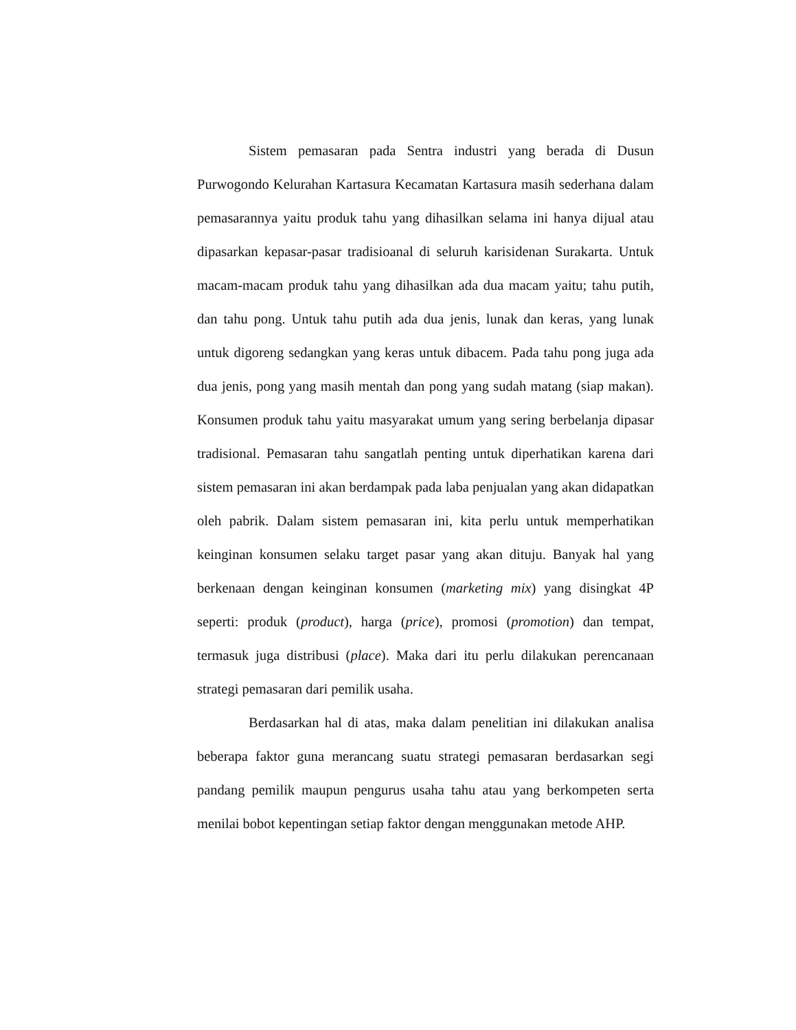Sistem pemasaran pada Sentra industri yang berada di Dusun Purwogondo Kelurahan Kartasura Kecamatan Kartasura masih sederhana dalam pemasarannya yaitu produk tahu yang dihasilkan selama ini hanya dijual atau dipasarkan kepasar-pasar tradisioanal di seluruh karisidenan Surakarta. Untuk macam-macam produk tahu yang dihasilkan ada dua macam yaitu; tahu putih, dan tahu pong. Untuk tahu putih ada dua jenis, lunak dan keras, yang lunak untuk digoreng sedangkan yang keras untuk dibacem. Pada tahu pong juga ada dua jenis, pong yang masih mentah dan pong yang sudah matang (siap makan). Konsumen produk tahu yaitu masyarakat umum yang sering berbelanja dipasar tradisional. Pemasaran tahu sangatlah penting untuk diperhatikan karena dari sistem pemasaran ini akan berdampak pada laba penjualan yang akan didapatkan oleh pabrik. Dalam sistem pemasaran ini, kita perlu untuk memperhatikan keinginan konsumen selaku target pasar yang akan dituju. Banyak hal yang berkenaan dengan keinginan konsumen (marketing mix) yang disingkat 4P seperti: produk (product), harga (price), promosi (promotion) dan tempat, termasuk juga distribusi (place). Maka dari itu perlu dilakukan perencanaan strategi pemasaran dari pemilik usaha.
Berdasarkan hal di atas, maka dalam penelitian ini dilakukan analisa beberapa faktor guna merancang suatu strategi pemasaran berdasarkan segi pandang pemilik maupun pengurus usaha tahu atau yang berkompeten serta menilai bobot kepentingan setiap faktor dengan menggunakan metode AHP.